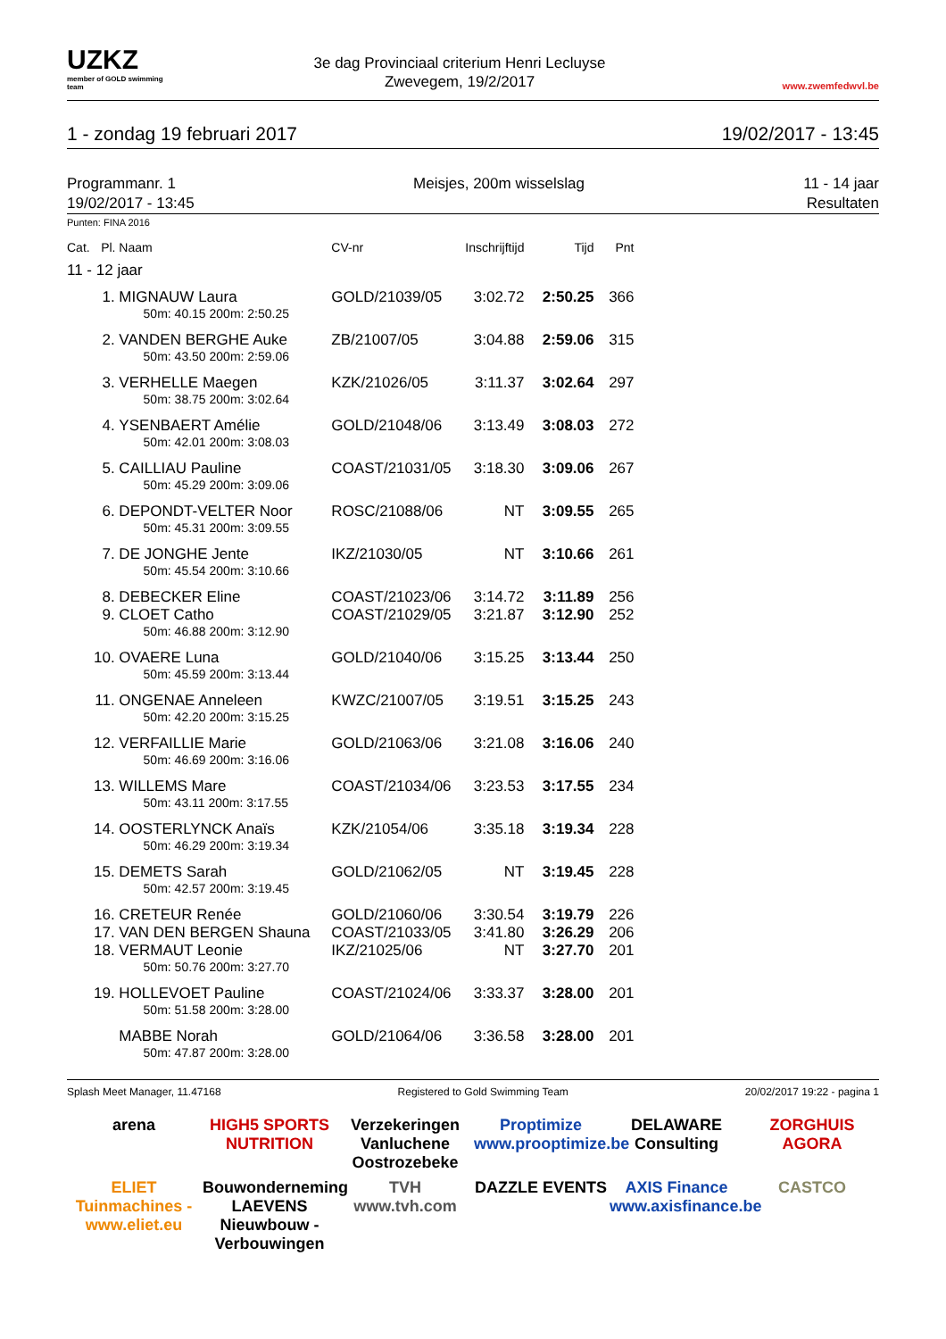UZKZ
member of GOLD swimming team
3e dag Provinciaal criterium Henri Lecluyse
Zwevegem, 19/2/2017
www.zwemfedwvl.be
1 - zondag 19 februari 2017 19/02/2017 - 13:45
Programmanr. 1
19/02/2017 - 13:45
Meisjes, 200m wisselslag 11 - 14 jaar
Resultaten
Punten: FINA 2016
| Cat. | Pl. | Naam | CV-nr | Inschrijftijd | Tijd | Pnt |
| --- | --- | --- | --- | --- | --- | --- |
| 11 - 12 jaar | | | | | | |
| | 1. | MIGNAUW Laura | GOLD/21039/05 | 3:02.72 | 2:50.25 | 366 |
| | | 50m: 40.15 200m: 2:50.25 | | | | |
| | 2. | VANDEN BERGHE Auke | ZB/21007/05 | 3:04.88 | 2:59.06 | 315 |
| | | 50m: 43.50 200m: 2:59.06 | | | | |
| | 3. | VERHELLE Maegen | KZK/21026/05 | 3:11.37 | 3:02.64 | 297 |
| | | 50m: 38.75 200m: 3:02.64 | | | | |
| | 4. | YSENBAERT Amélie | GOLD/21048/06 | 3:13.49 | 3:08.03 | 272 |
| | | 50m: 42.01 200m: 3:08.03 | | | | |
| | 5. | CAILLIAU Pauline | COAST/21031/05 | 3:18.30 | 3:09.06 | 267 |
| | | 50m: 45.29 200m: 3:09.06 | | | | |
| | 6. | DEPONDT-VELTER Noor | ROSC/21088/06 | NT | 3:09.55 | 265 |
| | | 50m: 45.31 200m: 3:09.55 | | | | |
| | 7. | DE JONGHE Jente | IKZ/21030/05 | NT | 3:10.66 | 261 |
| | | 50m: 45.54 200m: 3:10.66 | | | | |
| | 8. | DEBECKER Eline | COAST/21023/06 | 3:14.72 | 3:11.89 | 256 |
| | 9. | CLOET Catho | COAST/21029/05 | 3:21.87 | 3:12.90 | 252 |
| | | 50m: 46.88 200m: 3:12.90 | | | | |
| | 10. | OVAERE Luna | GOLD/21040/06 | 3:15.25 | 3:13.44 | 250 |
| | | 50m: 45.59 200m: 3:13.44 | | | | |
| | 11. | ONGENAE Anneleen | KWZC/21007/05 | 3:19.51 | 3:15.25 | 243 |
| | | 50m: 42.20 200m: 3:15.25 | | | | |
| | 12. | VERFAILLIE Marie | GOLD/21063/06 | 3:21.08 | 3:16.06 | 240 |
| | | 50m: 46.69 200m: 3:16.06 | | | | |
| | 13. | WILLEMS Mare | COAST/21034/06 | 3:23.53 | 3:17.55 | 234 |
| | | 50m: 43.11 200m: 3:17.55 | | | | |
| | 14. | OOSTERLYNCK Anaïs | KZK/21054/06 | 3:35.18 | 3:19.34 | 228 |
| | | 50m: 46.29 200m: 3:19.34 | | | | |
| | 15. | DEMETS Sarah | GOLD/21062/05 | NT | 3:19.45 | 228 |
| | | 50m: 42.57 200m: 3:19.45 | | | | |
| | 16. | CRETEUR Renée | GOLD/21060/06 | 3:30.54 | 3:19.79 | 226 |
| | 17. | VAN DEN BERGEN Shauna | COAST/21033/05 | 3:41.80 | 3:26.29 | 206 |
| | 18. | VERMAUT Leonie | IKZ/21025/06 | NT | 3:27.70 | 201 |
| | | 50m: 50.76 200m: 3:27.70 | | | | |
| | 19. | HOLLEVOET Pauline | COAST/21024/06 | 3:33.37 | 3:28.00 | 201 |
| | | 50m: 51.58 200m: 3:28.00 | | | | |
| | | MABBE Norah | GOLD/21064/06 | 3:36.58 | 3:28.00 | 201 |
| | | 50m: 47.87 200m: 3:28.00 | | | | |
Splash Meet Manager, 11.47168 Registered to Gold Swimming Team 20/02/2017 19:22 - pagina 1
arena
HIGH5 SPORTS NUTRITION
Verzekeringen Vanluchene Oostrozebeke
Proptimize www.prooptimize.be
DELAWARE Consulting
ZORGHUIS AGORA
ELIET Tuinmachines - www.eliet.eu
Bouwonderneming LAEVENS Nieuwbouw - Verbouwingen
TVH www.tvh.com
DAZZLE EVENTS
AXIS Finance www.axisfinance.be
CASTCO